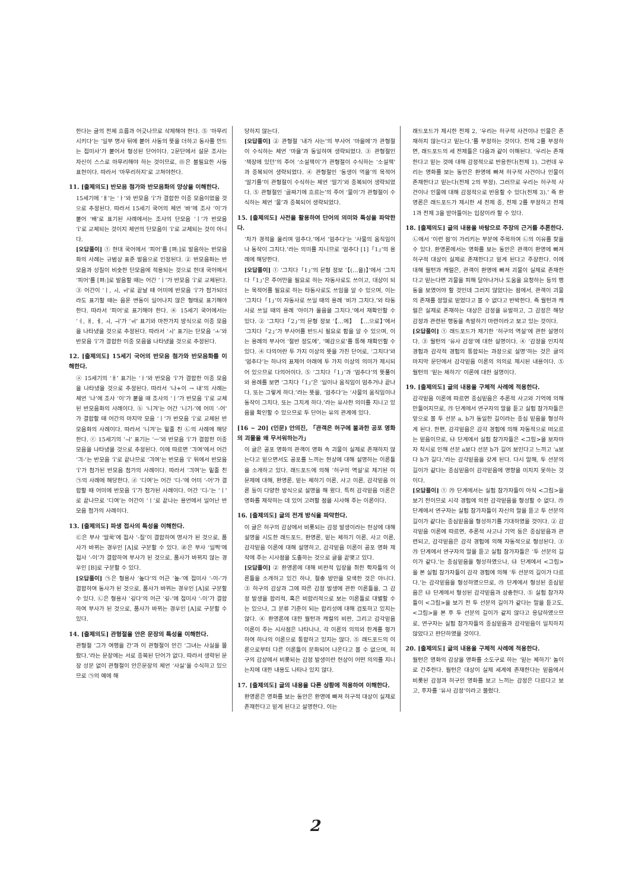한다는 글의 전체 흐름과 어긋나므로 삭제해야 한다. ⑤ ‘마무리시키다’는 ‘일부 명사 뒤에 붙어 사동의 뜻을 더하고 동사를 만드는 접미사’가 붙어서 형성된 단어이다. 2문단에서 설문 조사는 자신이 스스로 마무리해야 하는 것이므로, ㉤은 불필요한 사동 표현이다. 따라서 ‘마무리하지’로 고쳐야한다.
11. [출제의도] 반모음 첨가와 반모음화의 양상을 이해한다.
15세기에 ‘ㅐ’는 ‘ㅏ’와 반모음 ‘ǐ’가 결합한 이중 모음이었을 것으로 추정된다. 따라서 15세기 국어의 체언 ‘바’에 조사 ‘이’가 붙어 ‘배’로 표기된 사례에서는 조사의 단모음 ‘ㅣ’가 반모음 ‘ǐ’로 교체되는 것이지 체언의 단모음이 ‘ǐ’로 교체되는 것이 아니다.
[오답풀이] ① 현대 국어에서 ‘피어’를 [펴:]로 발음하는 반모음화의 사례는 규범상 표준 발음으로 인정된다. ② 반모음화는 반모음과 성질이 비슷한 단모음에 적용되는 것으로 현대 국어에서 ‘피어’를 [펴:]로 발음할 때는 어간 ‘ㅣ’가 반모음 ‘ǐ’로 교체된다. ③ 어간이 ‘ㅣ, ㅚ, ㅟ’로 끝날 때 어미에 반모음 ‘ǐ’가 첨가되더라도 표기할 때는 음운 변동이 일어나지 않은 형태로 표기해야 한다. 따라서 ‘피어’로 표기해야 한다. ④ 15세기 국어에서는 ‘ㆎ, ㅐ, ㅔ, ㅚ, ㅢ’가 ‘ㅟ’ 표기와 마찬가지 방식으로 이중 모음을 나타냈을 것으로 추정된다. 따라서 ‘ㅚ’ 표기는 단모음 ‘ㅗ’와 반모음 ‘ǐ’가 결합한 이중 모음을 나타냈을 것으로 추정된다.
12. [출제의도] 15세기 국어의 반모음 첨가와 반모음화를 이해한다.
ⓐ 15세기의 ‘ㅐ’ 표기는 ‘ㅏ’와 반모음 ‘ǐ’가 결합한 이중 모음을 나타냈을 것으로 추정된다. 따라서 ‘나+이 → 내’의 사례는 체언 ‘나’에 조사 ‘이’가 붙을 때 조사의 ‘ㅣ’가 반모음 ‘ǐ’로 교체된 반모음화의 사례이다. ⓑ ‘니겨’는 어간 ‘니기-’에 어미 ‘-어’가 결합할 때 어간의 마지막 모음 ‘ㅣ’가 반모음 ‘ǐ’로 교체된 반모음화의 사례이다. 따라서 ‘니겨’는 밑줄 친 ㉡의 사례에 해당한다. ⓒ 15세기의 ‘ㅢ’ 표기는 ‘ㅡ’와 반모음 ‘ǐ’가 결합한 이중 모음을 나타냈을 것으로 추정된다. 이에 따르면 ‘긔여’에서 어간 ‘긔-’는 반모음 ‘ǐ’로 끝나므로 ‘긔여’는 반모음 ‘ǐ’ 뒤에서 반모음 ‘ǐ’가 첨가된 반모음 첨가의 사례이다. 따라서 ‘긔여’는 밑줄 친 ㉠의 사례에 해당한다. ⓓ ‘디여’는 어간 ‘디-’에 어미 ‘-어’가 결합할 때 어미에 반모음 ‘ǐ’가 첨가된 사례이다. 어간 ‘디-’는 ‘ㅣ’로 끝나므로 ‘디여’는 어간이 ‘ㅣ’로 끝나는 용언에서 일어난 반모음 첨가의 사례이다.
13. [출제의도] 파생 접사의 특성을 이해한다.
㉢은 부사 ‘딸꾹’에 접사 ‘-질’이 결합하여 명사가 된 것으로, 품사가 바뀌는 경우인 [A]로 구분할 수 있다. ㉣은 부사 ‘일찍’에 접사 ‘-이’가 결합하여 부사가 된 것으로, 품사가 바뀌지 않는 경우인 [B]로 구분할 수 있다.
[오답풀이] ㉠은 형용사 ‘높다’의 어근 ‘높-’에 접미사 ‘-이-’가 결합하여 동사가 된 것으로, 품사가 바뀌는 경우인 [A]로 구분할 수 있다. ㉡은 형용사 ‘깊다’의 어근 ‘깊-’에 접미사 ‘-이’가 결합하여 부사가 된 것으로, 품사가 바뀌는 경우인 [A]로 구분할 수 있다.
14. [출제의도] 관형절을 안은 문장의 특성을 이해한다.
관형절 ‘그가 여행을 간’과 이 관형절이 안긴 ‘그녀는 사실을 몰랐다.’라는 문장에는 서로 중복된 단어가 없다. 따라서 생략된 문장 성분 없이 관형절이 안은문장의 체언 ‘사실’을 수식하고 있으므로 ㉠의 예에 해
당하지 않는다.
[오답풀이] ② 관형절 ‘내가 사는’의 부사어 ‘마을에’가 관형절이 수식하는 체언 ‘마을’과 동일하여 생략되었다. ③ 관형절인 ‘책장에 있던’의 주어 ‘소설책이’가 관형절이 수식하는 ‘소설책’과 중복되어 생략되었다. ④ 관형절인 ‘동생이 먹을’의 목적어 ‘딸기를’이 관형절이 수식하는 체언 ‘딸기’와 중복되어 생략되었다. ⑤ 관형절인 ‘골짜기에 흐르는’의 주어 ‘물이’가 관형절이 수식하는 체언 ‘물’과 중복되어 생략되었다.
15. [출제의도] 사전을 활용하여 단어의 의미와 특성을 파악한다.
‘차가 경적을 울리며 멈추다.’에서 ‘멈추다’는 ‘사물의 움직임이나 동작이 그치다.’라는 의미를 지니므로 ‘멈추다 [1]「1」’의 용례에 해당한다.
[오답풀이] ① ‘그치다「1」’의 문형 정보 ‘【(…을)】’에서 ‘그치다「1」’은 주어만을 필요로 하는 자동사로도 쓰이고, 대상이 되는 목적어를 필요로 하는 타동사로도 쓰임을 알 수 있으며, 이는 ‘그치다「1」’이 자동사로 쓰일 때의 용례 ‘비가 그치다.’와 타동사로 쓰일 때의 용례 ‘아이가 울음을 그치다.’에서 재확인할 수 있다. ② ‘그치다「2」’의 문형 정보 ‘【…에】 【…으로】’에서 ‘그치다「2」’가 부사어를 반드시 필요로 함을 알 수 있으며, 이는 용례의 부사어 ‘절반 정도에’, ‘예감으로’를 통해 재확인할 수 있다. ④ 다의어란 두 가지 이상의 뜻을 가진 단어로, ‘그치다’와 ‘멈추다’는 하나의 표제어 아래에 두 가지 이상의 의미가 제시되어 있으므로 다의어이다. ⑤ ‘그치다「1」’과 ‘멈추다’의 뜻풀이와 용례를 보면 ‘그치다「1」’은 ‘일이나 움직임이 멈추거나 끝나다. 또는 그렇게 하다.’라는 뜻을, ‘멈추다’는 ‘사물의 움직임이나 동작이 그치다. 또는 그치게 하다.’라는 유사한 의미를 지니고 있음을 확인할 수 있으므로 두 단어는 유의 관계에 있다.
[16 ~ 20] (인문) 안의진, 「관객은 허구에 불과한 공포 영화의 괴물을 왜 무서워하는가」
이 글은 공포 영화의 관객이 영화 속 괴물이 실제로 존재하지 않는다고 믿으면서도 공포를 느끼는 현상에 대해 설명하는 이론들을 소개하고 있다. 래드포드에 의해 ‘허구의 역설’로 제기된 이 문제에 대해, 환영론, 믿는 체하기 이론, 사고 이론, 감각믿음 이론 등이 다양한 방식으로 설명을 해 왔다. 특히 감각믿음 이론은 영화를 제작하는 데 있어 고려할 점을 시사해 주는 이론이다.
16. [출제의도] 글의 전개 방식을 파악한다.
이 글은 허구의 감상에서 비롯되는 감정 발생이라는 현상에 대해 설명을 시도한 래드포드, 환영론, 믿는 체하기 이론, 사고 이론, 감각믿음 이론에 대해 설명하고, 감각믿음 이론이 공포 영화 제작에 주는 시사점을 도출하는 것으로 글을 끝맺고 있다.
[오답풀이] ② 환영론에 대해 비판적 입장을 취한 학자들의 이론들을 소개하고 있긴 하나, 절충 방안을 모색한 것은 아니다. ③ 허구의 감상과 그에 따른 감정 발생에 관한 이론들을, 그 감정 발생을 합리적, 혹은 비합리적으로 보는 이론들로 대별할 수는 있으나, 그 분류 기준이 되는 합리성에 대해 검토하고 있지는 않다. ④ 환영론에 대한 월턴과 캐럴의 비판, 그리고 감각믿음 이론이 주는 시사점은 나타나나, 각 이론의 의의와 한계를 평가하여 하나의 이론으로 통합하고 있지는 않다. ⑤ 래드포드의 이론으로부터 다른 이론들이 분화되어 나온다고 볼 수 없으며, 허구의 감상에서 비롯되는 감정 발생이란 현상이 어떤 의의를 지니는지에 대한 내용도 나타나 있지 않다.
17. [출제의도] 글의 내용을 다른 상황에 적용하여 이해한다.
환영론은 영화를 보는 동안은 환영에 빠져 허구적 대상이 실제로 존재한다고 믿게 된다고 설명한다. 이는
래드포드가 제시한 전제 2, ‘우리는 허구적 사건이나 인물은 존재하지 않는다고 믿는다.’를 부정하는 것이다. 전제 2를 부정하면, 래드포드의 세 전제들은 다음과 같이 이해된다. ‘우리는 존재한다고 믿는 것에 대해 감정적으로 반응한다(전제 1). 그런데 우리는 영화를 보는 동안은 환영에 빠져 허구적 사건이나 인물이 존재한다고 믿는다(전제 2의 부정). 그러므로 우리는 허구적 사건이나 인물에 대해 감정적으로 반응할 수 있다(전제 3).’ 즉 환영론은 래드포드가 제시한 세 전제 중, 전제 2를 부정하고 전제 1과 전제 3을 받아들이는 입장이라 할 수 있다.
18. [출제의도] 글의 내용을 바탕으로 주장의 근거를 추론한다.
㉡에서 ‘이런 점’이 가리키는 부분에 주목하여 ㉡의 이유를 찾을 수 있다. 환영론에서는 영화를 보는 동안은 관객이 환영에 빠져 허구적 대상이 실제로 존재한다고 믿게 된다고 주장한다. 이에 대해 월턴과 캐럴은, 관객이 환영에 빠져 괴물이 실제로 존재한다고 믿는다면 괴물을 피해 달아나거나 도움을 요청하는 등의 행동을 보였어야 할 것인데 그러지 않았다는 점에서, 관객이 괴물의 존재를 정말로 믿었다고 볼 수 없다고 반박한다. 즉 월턴과 캐럴은 실제로 존재하는 대상은 감정을 유발하고, 그 감정은 해당 감정과 관련된 행동을 촉발하기 마련이라고 보고 있는 것이다.
[오답풀이] ① 래드포드가 제기한 ‘허구의 역설’에 관한 설명이다. ③ 월턴의 ‘유사 감정’에 대한 설명이다. ④ ‘감정을 인지적 경험과 감각적 경험의 통합되는 과정으로 설명’하는 것은 글의 마지막 문단에서 감각믿음 이론의 의의로 제시된 내용이다. ⑤ 월턴의 ‘믿는 체하기’ 이론에 대한 설명이다.
19. [출제의도] 글의 내용을 구체적 사례에 적용한다.
감각믿음 이론에 따르면 중심믿음은 추론적 사고와 기억에 의해 만들어지므로, ㉮ 단계에서 연구자의 말을 듣고 실험 참가자들은 앞으로 볼 두 선분 a, b가 동일한 길이라는 중심 믿음을 형성하게 된다. 한편, 감각믿음은 감각 경험에 의해 자동적으로 떠오르는 믿음이므로, ㉯ 단계에서 실험 참가자들은 <그림>을 보자마자 착시로 인해 선분 a보다 선분 b가 길어 보인다고 느끼고 ‘a보다 b가 길다.’라는 감각믿음을 갖게 된다. 다시 말해, 두 선분의 길이가 같다는 중심믿음이 감각믿음에 영향을 미치지 못하는 것이다.
[오답풀이] ① ㉮ 단계에서는 실험 참가자들이 아직 <그림>을 보기 전이므로 시각 경험에 의한 감각믿음을 형성할 수 없다. ㉮ 단계에서 연구자는 실험 참가자들이 자신의 말을 듣고 두 선분의 길이가 같다는 중심믿음을 형성하기를 기대하였을 것이다. ② 감각믿음 이론에 따르면, 추론적 사고나 기억 등은 중심믿음과 관련되고, 감각믿음은 감각 경험에 의해 자동적으로 형성된다. ③ ㉮ 단계에서 연구자의 말을 듣고 실험 참가자들은 ‘두 선분의 길이가 같다.’는 중심믿음을 형성하였으나, ㉯ 단계에서 <그림>을 본 실험 참가자들이 감각 경험에 의해 ‘두 선분의 길이가 다르다.’는 감각믿음을 형성하였으므로, ㉮ 단계에서 형성된 중심믿음은 ㉯ 단계에서 형성된 감각믿음과 상충한다. ⑤ 실험 참가자들이 <그림>을 보기 전 두 선분의 길이가 같다는 말을 듣고도, <그림>을 본 후 두 선분의 길이가 같지 않다고 응답하였으므로, 연구자는 실험 참가자들의 중심믿음과 감각믿음이 일치하지 않았다고 판단하였을 것이다.
20. [출제의도] 글의 내용을 구체적 사례에 적용한다.
월턴은 영화의 감상을 영화를 소도구로 하는 ‘믿는 체하기’ 놀이로 간주한다. 월턴은 대상이 실제 세계에 존재한다는 믿음에서 비롯된 감정과 허구인 영화를 보고 느끼는 감정은 다르다고 보고, 후자를 ‘유사 감정’이라고 불렀다.
2